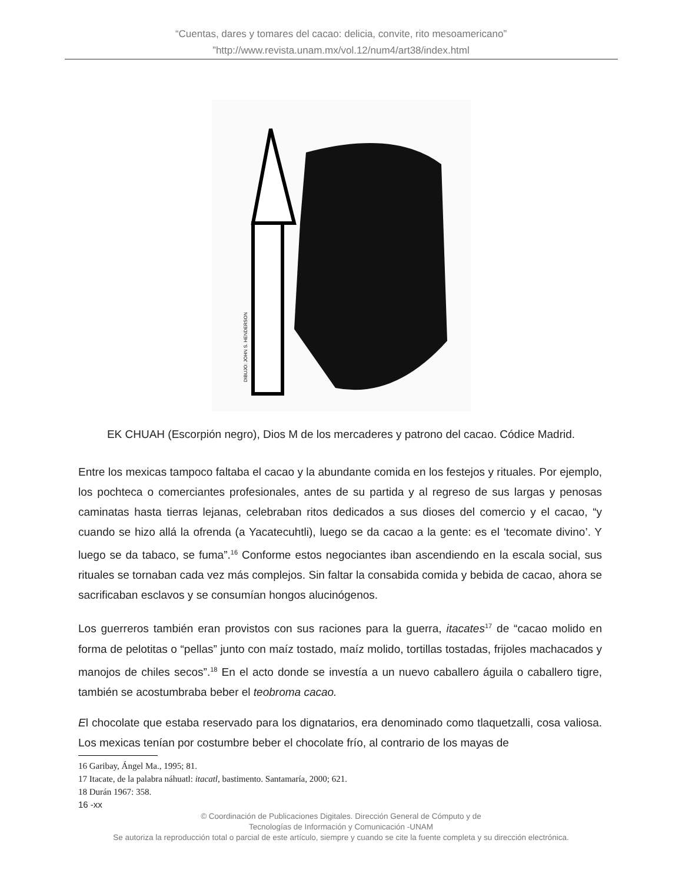“Cuentas, dares y tomares del cacao: delicia, convite, rito mesoamericano”
”http://www.revista.unam.mx/vol.12/num4/art38/index.html
DIBUJO: JOHN S. HENDERSON
EK CHUAH (Escorpión negro), Dios M de los mercaderes y patrono del cacao. Códice Madrid.
Entre los mexicas tampoco faltaba el cacao y la abundante comida en los festejos y rituales. Por ejemplo, los pochteca o comerciantes profesionales, antes de su partida y al regreso de sus largas y penosas caminatas hasta tierras lejanas, celebraban ritos dedicados a sus dioses del comercio y el cacao, “y cuando se hizo allá la ofrenda (a Yacatecuhtli), luego se da cacao a la gente: es el ‘tecomate divino’. Y luego se da tabaco, se fuma”.<sup>16</sup> Conforme estos negociantes iban ascendiendo en la escala social, sus rituales se tornaban cada vez más complejos. Sin faltar la consabida comida y bebida de cacao, ahora se sacrificaban esclavos y se consumían hongos alucinógenos.
Los guerreros también eran provistos con sus raciones para la guerra, itacates<sup>17</sup> de “cacao molido en forma de pelotitas o “pellas” junto con maíz tostado, maíz molido, tortillas tostadas, frijoles machacados y manojos de chiles secos”.<sup>18</sup> En el acto donde se investía a un nuevo caballero águila o caballero tigre, también se acostumbraba beber el teobroma cacao.
El chocolate que estaba reservado para los dignatarios, era denominado como tlaquetzalli, cosa valiosa. Los mexicas tenían por costumbre beber el chocolate frío, al contrario de los mayas de
16 Garibay, Ángel Ma., 1995; 81.
17 Itacate, de la palabra náhuatl: itacatl, bastimento. Santamaría, 2000; 621.
18 Durán 1967: 358.
16 -xx
© Coordinación de Publicaciones Digitales. Dirección General de Cómputo y de
Tecnologías de Información y Comunicación -UNAM
Se autoriza la reproducción total o parcial de este artículo, siempre y cuando se cite la fuente completa y su dirección electrónica.